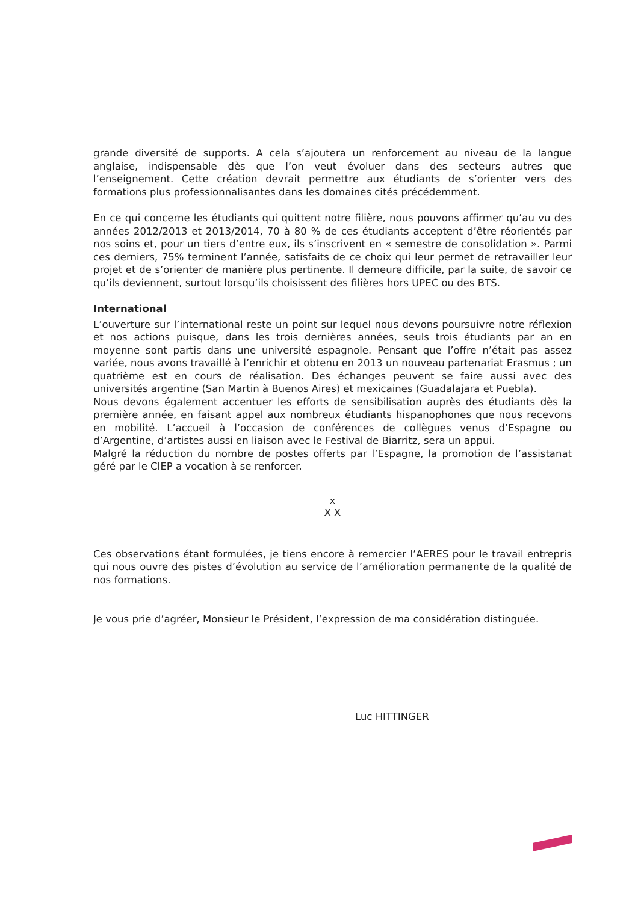grande diversité de supports. A cela s’ajoutera un renforcement au niveau de la langue anglaise, indispensable dès que l’on veut évoluer dans des secteurs autres que l’enseignement. Cette création devrait permettre aux étudiants de s’orienter vers des formations plus professionnalisantes dans les domaines cités précédemment.
En ce qui concerne les étudiants qui quittent notre filière, nous pouvons affirmer qu’au vu des années 2012/2013 et 2013/2014, 70 à 80 % de ces étudiants acceptent d’être réorientés par nos soins et, pour un tiers d’entre eux, ils s’inscrivent en « semestre de consolidation ». Parmi ces derniers, 75% terminent l’année, satisfaits de ce choix qui leur permet de retravailler leur projet et de s’orienter de manière plus pertinente. Il demeure difficile, par la suite, de savoir ce qu’ils deviennent, surtout lorsqu’ils choisissent des filières hors UPEC ou des BTS.
International
L’ouverture sur l’international reste un point sur lequel nous devons poursuivre notre réflexion et nos actions puisque, dans les trois dernières années, seuls trois étudiants par an en moyenne sont partis dans une université espagnole. Pensant que l’offre n’était pas assez variée, nous avons travaillé à l’enrichir et obtenu en 2013 un nouveau partenariat Erasmus ; un quatrième est en cours de réalisation. Des échanges peuvent se faire aussi avec des universités argentine (San Martin à Buenos Aires) et mexicaines (Guadalajara et Puebla).
Nous devons également accentuer les efforts de sensibilisation auprès des étudiants dès la première année, en faisant appel aux nombreux étudiants hispanophones que nous recevons en mobilité. L’accueil à l’occasion de conférences de collègues venus d’Espagne ou d’Argentine, d’artistes aussi en liaison avec le Festival de Biarritz, sera un appui.
Malgré la réduction du nombre de postes offerts par l’Espagne, la promotion de l’assistanat géré par le CIEP a vocation à se renforcer.
x
X X
Ces observations étant formulées, je tiens encore à remercier l’AERES pour le travail entrepris qui nous ouvre des pistes d’évolution au service de l’amélioration permanente de la qualité de nos formations.
Je vous prie d’agréer, Monsieur le Président, l’expression de ma considération distinguée.
Luc HITTINGER